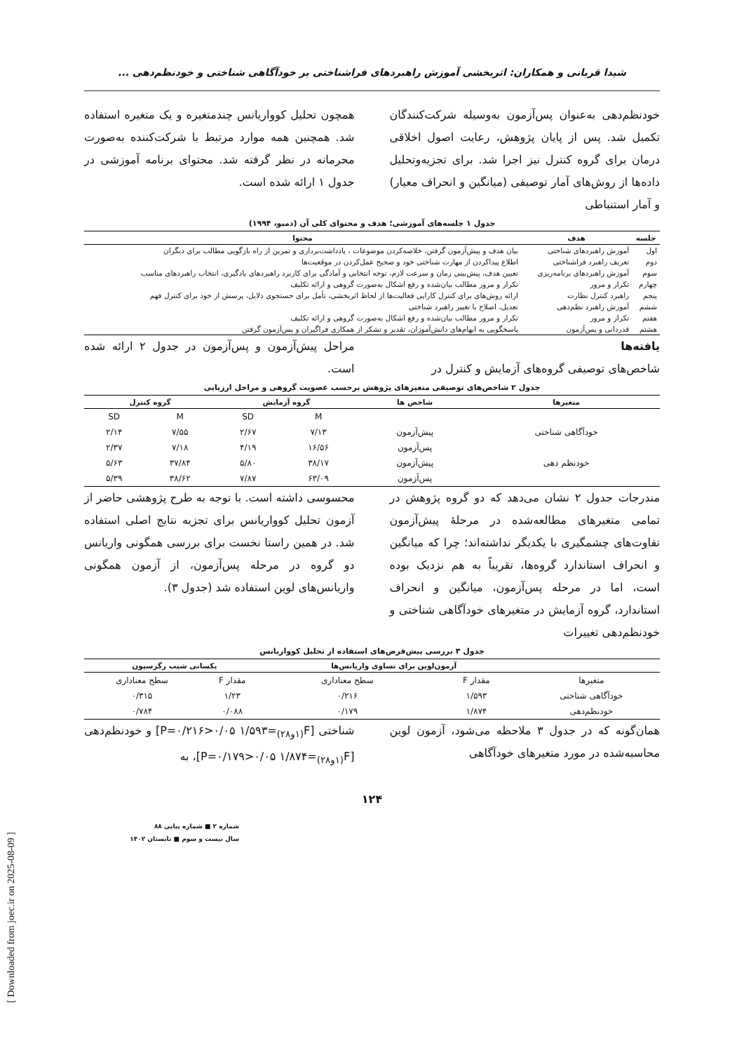[ Downloaded from joec.ir on 2025-08-09 ]
شیدا قربانی و همکاران: اثربخشی آموزش راهبردهای فراشناختی بر خودآگاهی شناختی و خودنظم‌دهی ...
خودنظم‌دهی به‌عنوان پس‌آزمون به‌وسیله شرکت‌کنندگان تکمیل شد. پس از پایان پژوهش، رعایت اصول اخلاقی درمان برای گروه کنترل نیز اجرا شد. برای تجزیه‌وتحلیل داده‌ها از روش‌های آمار توصیفی (میانگین و انحراف معیار) و آمار استنباطی
همچون تحلیل کوواریانس چندمتغیره و یک متغیره استفاده شد. همچنین همه موارد مرتبط با شرکت‌کننده به‌صورت محرمانه در نظر گرفته شد. محتوای برنامه آموزشی در جدول ۱ ارائه شده است.
جدول ۱ جلسه‌های آموزشی؛ هدف و محتوای کلی آن (دمبو، ۱۹۹۴)
| جلسه | هدف | محتوا |
| --- | --- | --- |
| اول | آموزش راهبردهای شناختی | بیان هدف و پیش‌آزمون گرفتن، خلاصه‌کردن موضوعات ، یادداشت‌برداری و تمرین از راه بازگویی مطالب برای دیگران |
| دوم | تعریف راهبرد فراشناختی | اطلاع پیداکردن از مهارت شناختی خود و صحیح عمل‌کردن در موقعیت‌ها |
| سوم | آموزش راهبردهای برنامه‌ریزی | تعیین هدف، پیش‌بینی زمان و سرعت لازم، توجه انتخابی و آمادگی برای کاربرد راهبردهای یادگیری، انتخاب راهبردهای مناسب |
| چهارم | تکرار و مرور | تکرار و مرور مطالب بیان‌شده و رفع اشکال به‌صورت گروهی و ارائه تکلیف |
| پنجم | راهبرد کنترل نظارت | ارائه روش‌های برای کنترل کارایی فعالیت‌ها از لحاظ اثربخشی، تأمل برای جستجوی دلایل، پرسش از خود برای کنترل فهم |
| ششم | آموزش راهبرد نظم‌دهی | تعدیل، اصلاح یا تغییر راهبرد شناختی |
| هفتم | تکرار و مرور | تکرار و مرور مطالب بیان‌شده و رفع اشکال به‌صورت گروهی و ارائه تکلیف |
| هشتم | قدردانی و پس‌آزمون | پاسخگویی به ابهام‌های دانش‌آموزان، تقدیر و تشکر از همکاری فراگیران و پس‌آزمون گرفتن |
یافته‌ها
شاخص‌های توصیفی گروه‌های آزمایش و کنترل در
مراحل پیش‌آزمون و پس‌آزمون در جدول ۲ ارائه شده است.
جدول ۲ شاخص‌های توصیفی متغیرهای پژوهش برحسب عضویت گروهی و مراحل ارزیابی
| متغیرها | شاخص ها | گروه آزمایش | | گروه کنترل | |
| --- | --- | --- | --- | --- | --- |
| | | M | SD | M | SD |
| خودآگاهی شناختی | پیش‌آزمون | ۷/۱۳ | ۲/۶۷ | ۷/۵۵ | ۲/۱۴ |
| | پس‌آزمون | ۱۶/۵۶ | ۴/۱۹ | ۷/۱۸ | ۲/۳۷ |
| خودنظم دهی | پیش‌آزمون | ۳۸/۱۷ | ۵/۸۰ | ۳۷/۸۴ | ۵/۶۳ |
| | پس‌آزمون | ۶۳/۰۹ | ۷/۸۷ | ۳۸/۶۲ | ۵/۳۹ |
مندرجات جدول ۲ نشان می‌دهد که دو گروه پژوهش در تمامی متغیرهای مطالعه‌شده در مرحلهٔ پیش‌آزمون تفاوت‌های چشمگیری با یکدیگر نداشته‌اند؛ چرا که میانگین و انحراف استاندارد گروه‌ها، تقریباً به هم نزدیک بوده است، اما در مرحله پس‌آزمون، میانگین و انحراف استاندارد، گروه آزمایش در متغیرهای خودآگاهی شناختی و خودنظم‌دهی تغییرات
محسوسی داشته است. با توجه به طرح پژوهشی حاضر از آزمون تحلیل کوواریانس برای تجزیه نتایج اصلی استفاده شد. در همین راستا نخست برای بررسی همگونی واریانس دو گروه در مرحله پس‌آزمون، از آزمون همگونی واریانس‌های لوین استفاده شد (جدول ۳).
جدول ۳ بررسی پیش‌فرض‌های استفاده از تحلیل کوواریانس
| | آزمون‌لوین برای تساوی واریانس‌ها | | یکسانی شیب رگرسیون | |
| --- | --- | --- | --- | --- |
| متغیرها | مقدار F | سطح معناداری | مقدار F | سطح معناداری |
| خودآگاهی شناختی | ۱/۵۹۳ | ۰/۲۱۶ | ۱/۲۳ | ۰/۳۱۵ |
| خودنظم‌دهی | ۱/۸۷۴ | ۰/۱۷۹ | ۰/۰۸۸ | ۰/۷۸۴ |
همان‌گونه که در جدول ۳ ملاحظه می‌شود، آزمون لوین محاسبه‌شده در مورد متغیرهای خودآگاهی
شناختی [F<sub>(۱و۲۸)</sub>=۱/۵۹۳ P=۰/۲۱۶>۰/۰۵] و خودنظم‌دهی [F<sub>(۱و۲۸)</sub>=۱/۸۷۴ P=۰/۱۷۹>۰/۰۵]، به
۱۲۴
شماره ۲ ■ شماره پیاپی ۸۸
سال بیست و سوم ■ تابستان ۱۴۰۲